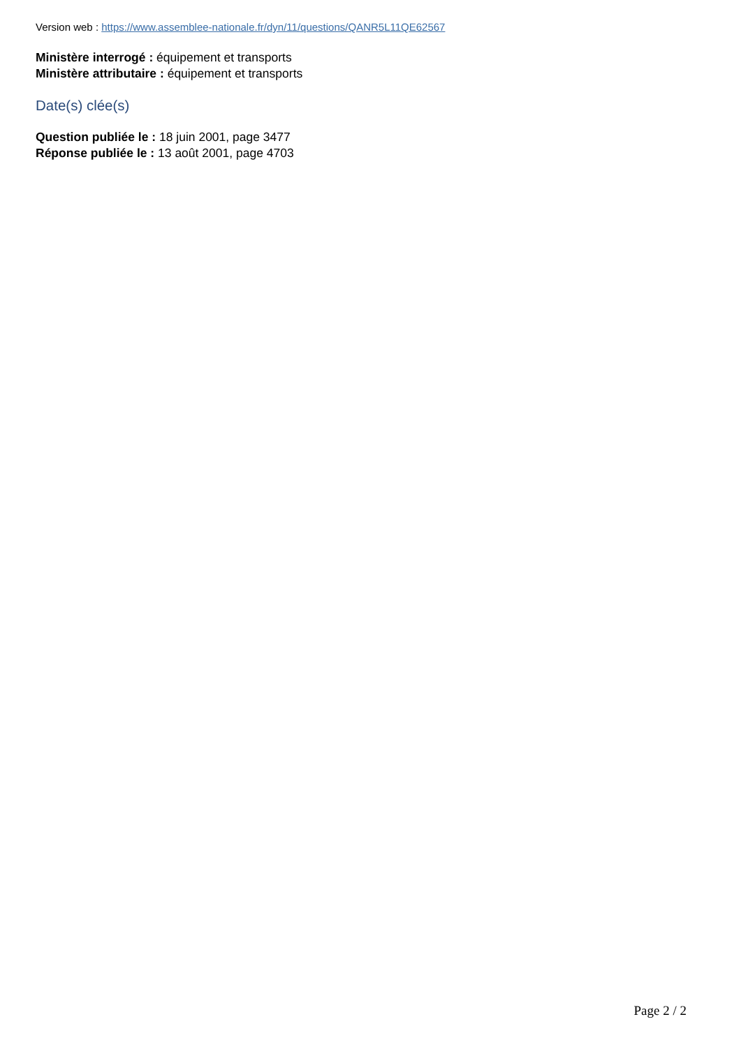Version web : https://www.assemblee-nationale.fr/dyn/11/questions/QANR5L11QE62567
Ministère interrogé : équipement et transports
Ministère attributaire : équipement et transports
Date(s) clée(s)
Question publiée le : 18 juin 2001, page 3477
Réponse publiée le : 13 août 2001, page 4703
Page 2 / 2